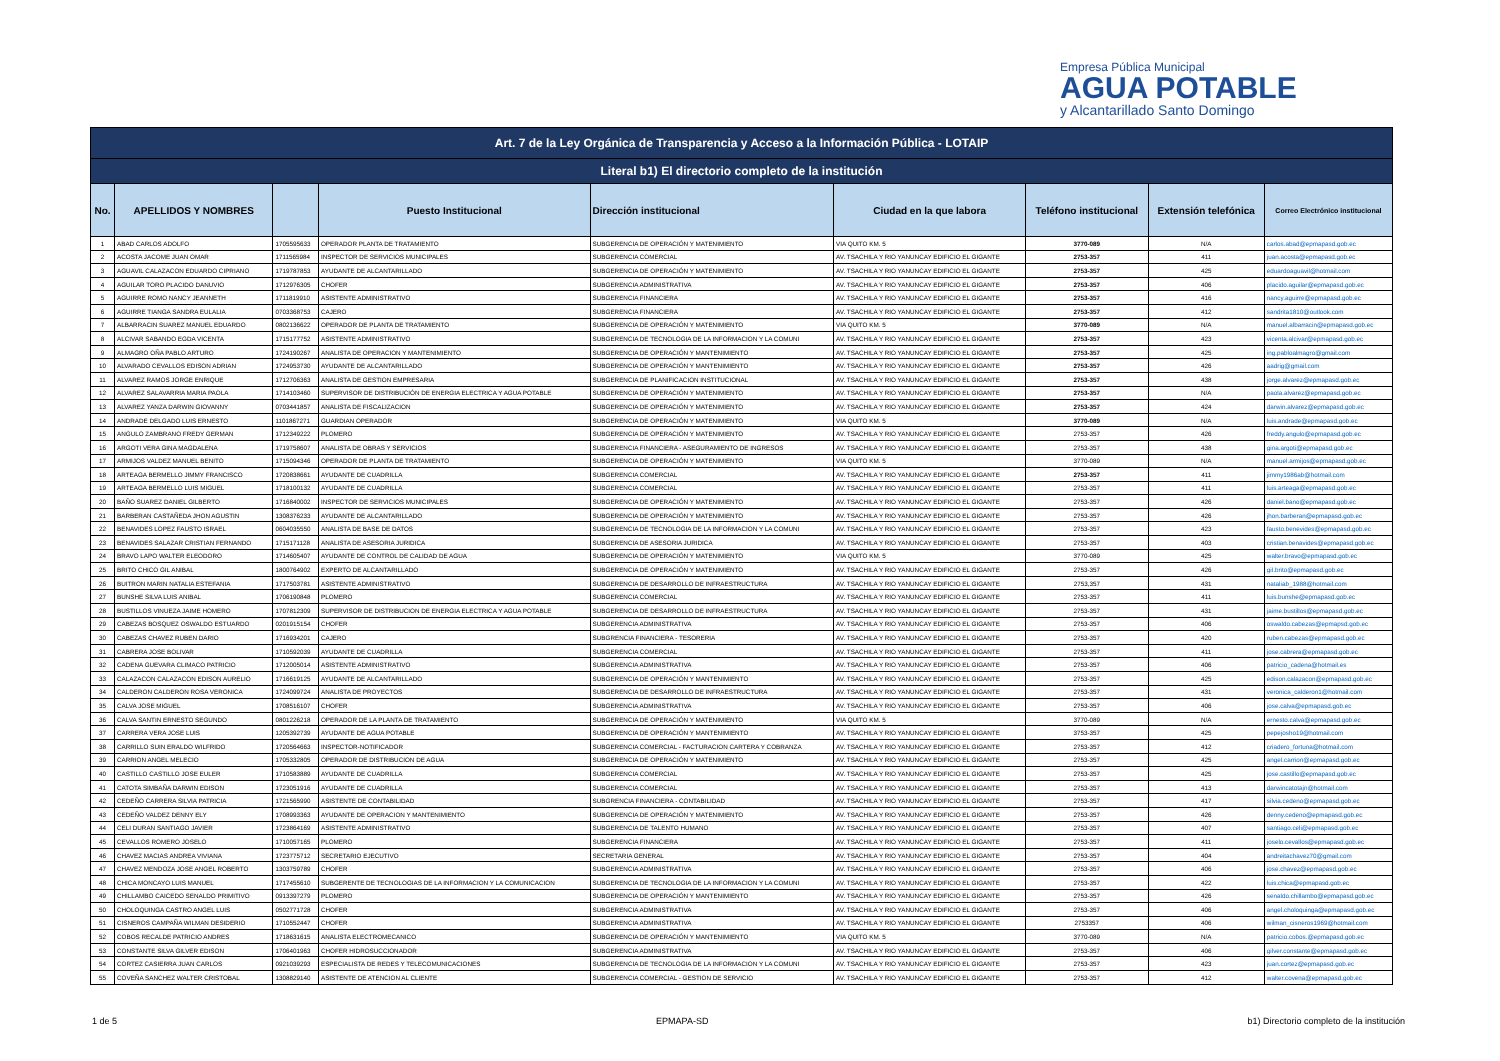Empresa Pública Municipal
AGUA POTABLE
y Alcantarillado Santo Domingo
| Art. 7 de la Ley Orgánica de Transparencia y Acceso a la Información Pública - LOTAIP | | | | | | | | |
| --- | --- | --- | --- | --- | --- | --- | --- | --- |
| Literal b1) El directorio completo de la institución | | | | | | | | |
| No. | APELLIDOS Y NOMBRES | | Puesto Institucional | Dirección institucional | Ciudad en la que labora | Teléfono institucional | Extensión telefónica | Correo Electrónico institucional |
| 1 | ABAD CARLOS ADOLFO | 1705595633 | OPERADOR PLANTA DE TRATAMIENTO | SUBGERENCIA DE OPERACIÓN Y MATENIMIENTO | VIA QUITO KM. 5 | 3770-089 | N/A | carlos.abad@epmapasd.gob.ec |
| 2 | ACOSTA JACOME JUAN OMAR | 1711565984 | INSPECTOR DE SERVICIOS MUNICIPALES | SUBGERENCIA COMERCIAL | AV. TSACHILA Y RIO YANUNCAY EDIFICIO EL GIGANTE | 2753-357 | 411 | juan.acosta@epmapasd.gob.ec |
| 3 | AGUAVIL CALAZACON EDUARDO CIPRIANO | 1719787853 | AYUDANTE DE ALCANTARILLADO | SUBGERENCIA DE OPERACIÓN Y MATENIMIENTO | AV. TSACHILA Y RIO YANUNCAY EDIFICIO EL GIGANTE | 2753-357 | 425 | eduardoaguavil@hotmail.com |
| 4 | AGUILAR TORO PLACIDO DANUVIO | 1712976305 | CHOFER | SUBGERENCIA ADMINISTRATIVA | AV. TSACHILA Y RIO YANUNCAY EDIFICIO EL GIGANTE | 2753-357 | 406 | placido.aguilar@epmapasd.gob.ec |
| 5 | AGUIRRE ROMO NANCY JEANNETH | 1711819910 | ASISTENTE ADMINISTRATIVO | SUBGERENCIA FINANCIERA | AV. TSACHILA Y RIO YANUNCAY EDIFICIO EL GIGANTE | 2753-357 | 416 | nancy.aguirre@epmapasd.gob.ec |
| 6 | AGUIRRE TIANGA SANDRA EULALIA | 0703368753 | CAJERO | SUBGERENCIA FINANCIERA | AV. TSACHILA Y RIO YANUNCAY EDIFICIO EL GIGANTE | 2753-357 | 412 | sandrita1810@outlook.com |
| 7 | ALBARRACIN SUAREZ MANUEL EDUARDO | 0802136622 | OPERADOR DE PLANTA DE TRATAMIENTO | SUBGERENCIA DE OPERACIÓN Y MATENIMIENTO | VIA QUITO KM. 5 | 3770-089 | N/A | manuel.albarracin@epmapasd.gob.ec |
| 8 | ALCIVAR SABANDO EGDA VICENTA | 1715177752 | ASISTENTE ADMINISTRATIVO | SUBGERENCIA DE TECNOLOGIA DE LA INFORMACION Y LA COMUNI | AV. TSACHILA Y RIO YANUNCAY EDIFICIO EL GIGANTE | 2753-357 | 423 | vicenta.alcivar@epmapasd.gob.ec |
| 9 | ALMAGRO OÑA PABLO ARTURO | 1724190267 | ANALISTA DE OPERACION Y MANTENIMIENTO | SUBGERENCIA DE OPERACIÓN Y MANTENIMIENTO | AV. TSACHILA Y RIO YANUNCAY EDIFICIO EL GIGANTE | 2753-357 | 425 | ing.pabloalmagro@gmail.com |
| 10 | ALVARADO CEVALLOS EDISON ADRIAN | 1724953730 | AYUDANTE DE ALCANTARILLADO | SUBGERENCIA DE OPERACIÓN Y MANTENIMIENTO | AV. TSACHILA Y RIO YANUNCAY EDIFICIO EL GIGANTE | 2753-357 | 426 | aadrig@gmail.com |
| 11 | ALVAREZ RAMOS JORGE ENRIQUE | 1712706363 | ANALISTA DE GESTION EMPRESARIA | SUBGERENCIA DE PLANIFICACION INSTITUCIONAL | AV. TSACHILA Y RIO YANUNCAY EDIFICIO EL GIGANTE | 2753-357 | 438 | jorge.alvarez@epmapasd.gob.ec |
| 12 | ALVAREZ SALAVARRIA MARIA PAOLA | 1714103460 | SUPERVISOR DE DISTRIBUCIÓN DE ENERGIA ELECTRICA Y AGUA POTABLE | SUBGERENCIA DE OPERACIÓN Y MATENIMIENTO | AV. TSACHILA Y RIO YANUNCAY EDIFICIO EL GIGANTE | 2753-357 | N/A | paola.alvarez@epmapasd.gob.ec |
| 13 | ALVAREZ YANZA DARWIN GIOVANNY | 0703441857 | ANALISTA DE FISCALIZACION | SUBGERENCIA DE OPERACIÓN Y MATENIMIENTO | AV. TSACHILA Y RIO YANUNCAY EDIFICIO EL GIGANTE | 2753-357 | 424 | darwin.alvarez@epmapasd.gob.ec |
| 14 | ANDRADE DELGADO LUIS ERNESTO | 1101867271 | GUARDIAN OPERADOR | SUBGERENCIA DE OPERACIÓN Y MATENIMIENTO | VIA QUITO KM. 5 | 3770-089 | N/A | luis.andrade@epmapasd.gob.ec |
| 15 | ANGULO ZAMBRANO FREDY GERMAN | 1712349222 | PLOMERO | SUBGERENCIA DE OPERACIÓN Y MATENIMIENTO | AV. TSACHILA Y RIO YANUNCAY EDIFICIO EL GIGANTE | 2753-357 | 426 | freddy.angulo@epmapasd.gob.ec |
| 16 | ARGOTI VERA GINA MAGDALENA | 1719758607 | ANALISTA DE OBRAS Y SERVICIOS | SUBGERENCIA FINANCIERA - ASEGURAMIENTO DE INGRESOS | AV. TSACHILA Y RIO YANUNCAY EDIFICIO EL GIGANTE | 2753-357 | 438 | gina.argoti@epmapasd.gob.ec |
| 17 | ARMIJOS VALDEZ MANUEL BENITO | 1715094346 | OPERADOR DE PLANTA DE TRATAMIENTO | SUBGERENCIA DE OPERACIÓN Y MATENIMIENTO | VIA QUITO KM. 5 | 3770-089 | N/A | manuel.armijos@epmapasd.gob.ec |
| 18 | ARTEAGA BERMELLO JIMMY FRANCISCO | 1720838661 | AYUDANTE DE CUADRILLA | SUBGERENCIA COMERCIAL | AV. TSACHILA Y RIO YANUNCAY EDIFICIO EL GIGANTE | 2753-357 | 411 | jimmy1986ab@hotmail.com |
| 19 | ARTEAGA BERMELLO LUIS MIGUEL | 1718100132 | AYUDANTE DE CUADRILLA | SUBGERENCIA COMERCIAL | AV. TSACHILA Y RIO YANUNCAY EDIFICIO EL GIGANTE | 2753-357 | 411 | luis.arteaga@epmapasd.gob.ec |
| 20 | BAÑO SUAREZ DANIEL GILBERTO | 1716840002 | INSPECTOR DE SERVICIOS MUNICIPALES | SUBGERENCIA DE OPERACIÓN Y MATENIMIENTO | AV. TSACHILA Y RIO YANUNCAY EDIFICIO EL GIGANTE | 2753-357 | 426 | daniel.bano@epmapasd.gob.ec |
| 21 | BARBERAN CASTAÑEDA JHON AGUSTIN | 1308376233 | AYUDANTE DE ALCANTARILLADO | SUBGERENCIA DE OPERACIÓN Y MATENIMIENTO | AV. TSACHILA Y RIO YANUNCAY EDIFICIO EL GIGANTE | 2753-357 | 426 | jhon.barberan@epmapasd.gob.ec |
| 22 | BENAVIDES LOPEZ FAUSTO ISRAEL | 0604035550 | ANALISTA DE BASE DE DATOS | SUBGERENCIA DE TECNOLOGIA DE LA INFORMACION Y LA COMUNI | AV. TSACHILA Y RIO YANUNCAY EDIFICIO EL GIGANTE | 2753-357 | 423 | fausto.benevides@epmapasd.gob.ec |
| 23 | BENAVIDES SALAZAR CRISTIAN FERNANDO | 1715171128 | ANALISTA DE ASESORIA JURIDICA | SUBGERENCIA DE ASESORIA JURIDICA | AV. TSACHILA Y RIO YANUNCAY EDIFICIO EL GIGANTE | 2753-357 | 403 | cristian.benavides@epmapasd.gob.ec |
| 24 | BRAVO LAPO WALTER ELEODORO | 1714605407 | AYUDANTE DE CONTROL DE CALIDAD DE AGUA | SUBGERENCIA DE OPERACIÓN Y MATENIMIENTO | VIA QUITO KM. 5 | 3770-089 | 425 | walter.bravo@epmapasd.gob.ec |
| 25 | BRITO CHICO GIL ANIBAL | 1800764902 | EXPERTO DE ALCANTARILLADO | SUBGERENCIA DE OPERACIÓN Y MATENIMIENTO | AV. TSACHILA Y RIO YANUNCAY EDIFICIO EL GIGANTE | 2753-357 | 426 | gil.brito@epmapasd.gob.ec |
| 26 | BUITRON MARIN NATALIA ESTEFANIA | 1717503781 | ASISTENTE ADMINISTRATIVO | SUBGERENCIA DE DESARROLLO DE INFRAESTRUCTURA | AV. TSACHILA Y RIO YANUNCAY EDIFICIO EL GIGANTE | 2753,357 | 431 | nataliab_1988@hotmail.com |
| 27 | BUNSHE SILVA LUIS ANIBAL | 1706190848 | PLOMERO | SUBGERENCIA COMERCIAL | AV. TSACHILA Y RIO YANUNCAY EDIFICIO EL GIGANTE | 2753-357 | 411 | luis.bunshe@epmapasd.gob.ec |
| 28 | BUSTILLOS VINUEZA JAIME HOMERO | 1707812309 | SUPERVISOR DE DISTRIBUCION DE ENERGIA ELECTRICA Y AGUA POTABLE | SUBGERENCIA DE DESARROLLO DE INFRAESTRUCTURA | AV. TSACHILA Y RIO YANUNCAY EDIFICIO EL GIGANTE | 2753-357 | 431 | jaime.bustillos@epmapasd.gob.ec |
| 29 | CABEZAS BOSQUEZ OSWALDO ESTUARDO | 0201915154 | CHOFER | SUBGERENCIA ADMINISTRATIVA | AV. TSACHILA Y RIO YANUNCAY EDIFICIO EL GIGANTE | 2753-357 | 406 | oswaldo.cabezas@epmapsd.gob.ec |
| 30 | CABEZAS CHAVEZ RUBEN DARIO | 1716934201 | CAJERO | SUBGRENCIA FINANCIERA - TESORERIA | AV. TSACHILA Y RIO YANUNCAY EDIFICIO EL GIGANTE | 2753-357 | 420 | ruben.cabezas@epmapasd.gob.ec |
| 31 | CABRERA JOSE BOLIVAR | 1710592039 | AYUDANTE DE CUADRILLA | SUBGERENCIA COMERCIAL | AV. TSACHILA Y RIO YANUNCAY EDIFICIO EL GIGANTE | 2753-357 | 411 | jose.cabrera@epmapasd.gob.ec |
| 32 | CADENA GUEVARA CLIMACO PATRICIO | 1712005014 | ASISTENTE ADMINISTRATIVO | SUBGERENCIA ADMINISTRATIVA | AV. TSACHILA Y RIO YANUNCAY EDIFICIO EL GIGANTE | 2753-357 | 406 | patricio_cadena@hotmail.es |
| 33 | CALAZACON CALAZACON EDISON AURELIO | 1716619125 | AYUDANTE DE ALCANTARILLADO | SUBGERENCIA DE OPERACIÓN Y MANTENIMIENTO | AV. TSACHILA Y RIO YANUNCAY EDIFICIO EL GIGANTE | 2753-357 | 425 | edison.calazacon@epmapasd.gob.ec |
| 34 | CALDERON CALDERON ROSA VERONICA | 1724099724 | ANALISTA DE PROYECTOS | SUBGERENCIA DE DESARROLLO DE INFRAESTRUCTURA | AV. TSACHILA Y RIO YANUNCAY EDIFICIO EL GIGANTE | 2753-357 | 431 | veronica_calderon1@hotmail.com |
| 35 | CALVA JOSE MIGUEL | 1708516107 | CHOFER | SUBGERENCIA ADMINISTRATIVA | AV. TSACHILA Y RIO YANUNCAY EDIFICIO EL GIGANTE | 2753-357 | 406 | jose.calva@epmapasd.gob.ec |
| 36 | CALVA SANTIN ERNESTO SEGUNDO | 0801226218 | OPERADOR DE LA PLANTA DE TRATAMIENTO | SUBGERENCIA DE OPERACIÓN Y MATENIMIENTO | VIA QUITO KM. 5 | 3770-089 | N/A | ernesto.calva@epmapasd.gob.ec |
| 37 | CARRERA VERA JOSE LUIS | 1205392739 | AYUDANTE DE AGUA POTABLE | SUBGERENCIA DE OPERACIÓN Y MANTENIMIENTO | AV. TSACHILA Y RIO YANUNCAY EDIFICIO EL GIGANTE | 3753-357 | 425 | pepejosho19@hotmail.com |
| 38 | CARRILLO SUIN ERALDO WILFRIDO | 1720564663 | INSPECTOR-NOTIFICADOR | SUBGERENCIA COMERCIAL - FACTURACION CARTERA Y COBRANZA | AV. TSACHILA Y RIO YANUNCAY EDIFICIO EL GIGANTE | 2753-357 | 412 | criadero_fortuna@hotmail.com |
| 39 | CARRION ANGEL MELECIO | 1705332805 | OPERADOR DE DISTRIBUCION DE AGUA | SUBGERENCIA DE OPERACIÓN Y MATENIMIENTO | AV. TSACHILA Y RIO YANUNCAY EDIFICIO EL GIGANTE | 2753-357 | 425 | angel.carrion@epmapasd.gob.ec |
| 40 | CASTILLO CASTILLO JOSE EULER | 1710583889 | AYUDANTE DE CUADRILLA | SUBGERENCIA COMERCIAL | AV. TSACHILA Y RIO YANUNCAY EDIFICIO EL GIGANTE | 2753-357 | 425 | jose.castillo@epmapasd.gob.ec |
| 41 | CATOTA SIMBAÑA DARWIN EDISON | 1723051916 | AYUDANTE DE CUADRILLA | SUBGERENCIA COMERCIAL | AV. TSACHILA Y RIO YANUNCAY EDIFICIO EL GIGANTE | 2753-357 | 413 | darwincatotajn@hotmail.com |
| 42 | CEDEÑO CARRERA SILVIA PATRICIA | 1721565990 | ASISTENTE DE CONTABILIDAD | SUBGRENCIA FINANCIERA - CONTABILIDAD | AV. TSACHILA Y RIO YANUNCAY EDIFICIO EL GIGANTE | 2753-357 | 417 | silvia.cedeno@epmapasd.gob.ec |
| 43 | CEDEÑO VALDEZ DENNY ELY | 1708993363 | AYUDANTE DE OPERACION Y MANTENIMIENTO | SUBGERENCIA DE OPERACIÓN Y MATENIMIENTO | AV. TSACHILA Y RIO YANUNCAY EDIFICIO EL GIGANTE | 2753-357 | 426 | denny.cedeno@epmapasd.gob.ec |
| 44 | CELI DURAN SANTIAGO JAVIER | 1723864169 | ASISTENTE ADMINISTRATIVO | SUBGERENCIA DE TALENTO HUMANO | AV. TSACHILA Y RIO YANUNCAY EDIFICIO EL GIGANTE | 2753-357 | 407 | santiago.celi@epmapasd.gob.ec |
| 45 | CEVALLOS ROMERO JOSELO | 1710057165 | PLOMERO | SUBGERENCIA FINANCIERA | AV. TSACHILA Y RIO YANUNCAY EDIFICIO EL GIGANTE | 2753-357 | 411 | joselo.cevallos@epmapasd.gob.ec |
| 46 | CHAVEZ MACIAS ANDREA VIVIANA | 1723775712 | SECRETARIO EJECUTIVO | SECRETARIA GENERAL | AV. TSACHILA Y RIO YANUNCAY EDIFICIO EL GIGANTE | 2753-357 | 404 | andreitachavez70@gmail.com |
| 47 | CHAVEZ MENDOZA JOSE ANGEL ROBERTO | 1303759789 | CHOFER | SUBGERENCIA ADMINISTRATIVA | AV. TSACHILA Y RIO YANUNCAY EDIFICIO EL GIGANTE | 2753-357 | 406 | jose.chavez@epmapasd.gob.ec |
| 48 | CHICA MONCAYO LUIS MANUEL | 1717455610 | SUBGERENTE DE TECNOLOGIAS DE LA INFORMACION Y LA COMUNICACION | SUBGERENCIA DE TECNOLOGIA DE LA INFORMACION Y LA COMUNI | AV. TSACHILA Y RIO YANUNCAY EDIFICIO EL GIGANTE | 2753-357 | 422 | luis.chica@epmapasd.gob.ec |
| 49 | CHILLAMBO CAICEDO SENALDO PRIMITIVO | 0913397279 | PLOMERO | SUBGERENCIA DE OPERACIÓN Y MANTENIMIENTO | AV. TSACHILA Y RIO YANUNCAY EDIFICIO EL GIGANTE | 2753-357 | 426 | senaldo.chillambo@epmapasd.gob.ec |
| 50 | CHOLOQUINGA CASTRO ANGEL LUIS | 0502771728 | CHOFER | SUBGERENCIA ADMINISTRATIVA | AV. TSACHILA Y RIO YANUNCAY EDIFICIO EL GIGANTE | 2753-357 | 406 | angel.choloquinga@epmapasd.gob.ec |
| 51 | CISNEROS CAMPAÑA WILMAN DESIDERIO | 1710552447 | CHOFER | SUBGERENCIA ADMINISTRATIVA | AV. TSACHILA Y RIO YANUNCAY EDIFICIO EL GIGANTE | 2753357 | 406 | wilman_cisneros1969@hotmail.com |
| 52 | COBOS RECALDE PATRICIO ANDRES | 1718631615 | ANALISTA ELECTROMECANICO | SUBGERENCIA DE OPERACIÓN Y MANTENIMIENTO | VIA QUITO KM. 5 | 3770-089 | N/A | patricio.cobos.@epmapasd.gob.ec |
| 53 | CONSTANTE SILVA GILVER EDISON | 1706401963 | CHOFER HIDROSUCCIONADOR | SUBGERENCIA ADMINISTRATIVA | AV. TSACHILA Y RIO YANUNCAY EDIFICIO EL GIGANTE | 2753-357 | 406 | gilver.constante@epmapasd.gob.ec |
| 54 | CORTEZ CASIERRA JUAN CARLOS | 0921039293 | ESPECIALISTA DE REDES Y TELECOMUNICACIONES | SUBGERENCIA DE TECNOLOGIA DE LA INFORMACION Y LA COMUNI | AV. TSACHILA Y RIO YANUNCAY EDIFICIO EL GIGANTE | 2753-357 | 423 | juan.cortez@epmapasd.gob.ec |
| 55 | COVEÑA SANCHEZ WALTER CRISTOBAL | 1308829140 | ASISTENTE DE ATENCION AL CLIENTE | SUBGERENCIA COMERCIAL - GESTION DE SERVICIO | AV. TSACHILA Y RIO YANUNCAY EDIFICIO EL GIGANTE | 2753-357 | 412 | walter.covena@epmapasd.gob.ec |
1 de 5 EPMAPA-SD b1) Directorio completo de la institución